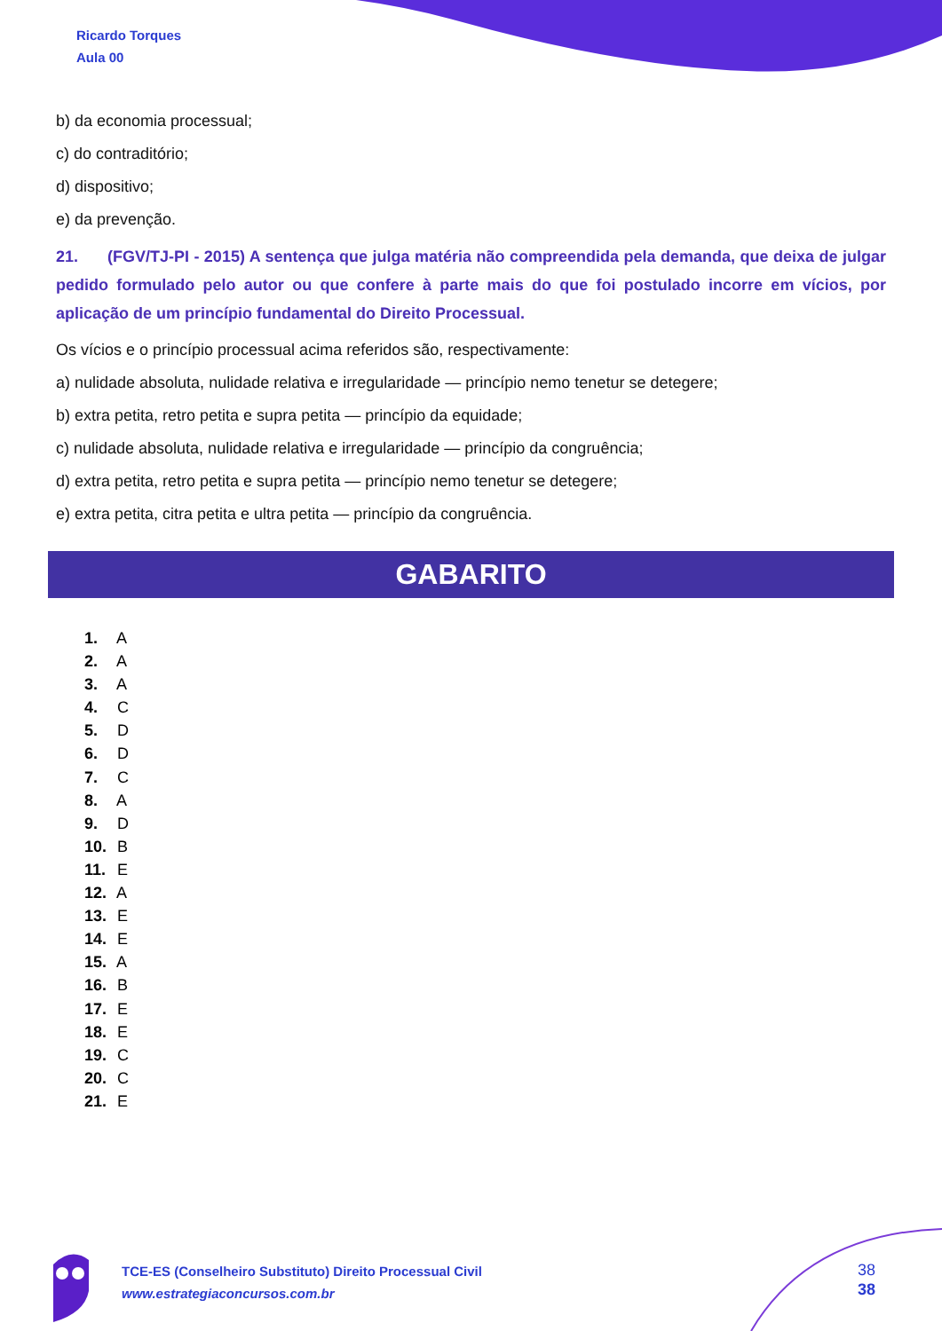Ricardo Torques
Aula 00
b) da economia processual;
c) do contraditório;
d) dispositivo;
e) da prevenção.
21. (FGV/TJ-PI - 2015) A sentença que julga matéria não compreendida pela demanda, que deixa de julgar pedido formulado pelo autor ou que confere à parte mais do que foi postulado incorre em vícios, por aplicação de um princípio fundamental do Direito Processual.
Os vícios e o princípio processual acima referidos são, respectivamente:
a) nulidade absoluta, nulidade relativa e irregularidade — princípio nemo tenetur se detegere;
b) extra petita, retro petita e supra petita — princípio da equidade;
c) nulidade absoluta, nulidade relativa e irregularidade — princípio da congruência;
d) extra petita, retro petita e supra petita — princípio nemo tenetur se detegere;
e) extra petita, citra petita e ultra petita — princípio da congruência.
GABARITO
1. A
2. A
3. A
4. C
5. D
6. D
7. C
8. A
9. D
10. B
11. E
12. A
13. E
14. E
15. A
16. B
17. E
18. E
19. C
20. C
21. E
TCE-ES (Conselheiro Substituto) Direito Processual Civil
www.estrategiaconcursos.com.br
38
38